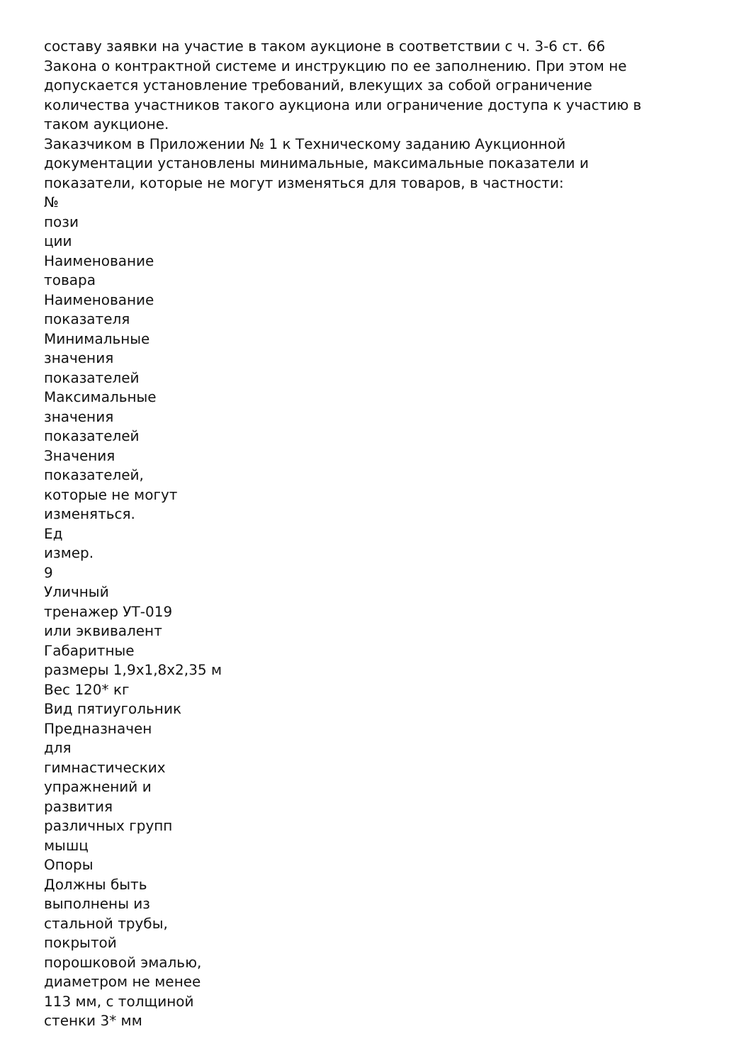составу заявки на участие в таком аукционе в соответствии с ч. 3-6 ст. 66
Закона о контрактной системе и инструкцию по ее заполнению. При этом не
допускается установление требований, влекущих за собой ограничение
количества участников такого аукциона или ограничение доступа к участию в
таком аукционе.
Заказчиком в Приложении № 1 к Техническому заданию Аукционной
документации установлены минимальные, максимальные показатели и
показатели, которые не могут изменяться для товаров, в частности:
№
пози
ции
Наименование
товара
Наименование
показателя
Минимальные
значения
показателей
Максимальные
значения
показателей
Значения
показателей,
которые не могут
изменяться.
Ед
измер.
9
Уличный
тренажер УТ-019
или эквивалент
Габаритные
размеры 1,9х1,8х2,35 м
Вес 120* кг
Вид пятиугольник
Предназначен
для
гимнастических
упражнений и
развития
различных групп
мышц
Опоры
Должны быть
выполнены из
стальной трубы,
покрытой
порошковой эмалью,
диаметром не менее
113 мм, с толщиной
стенки 3* мм